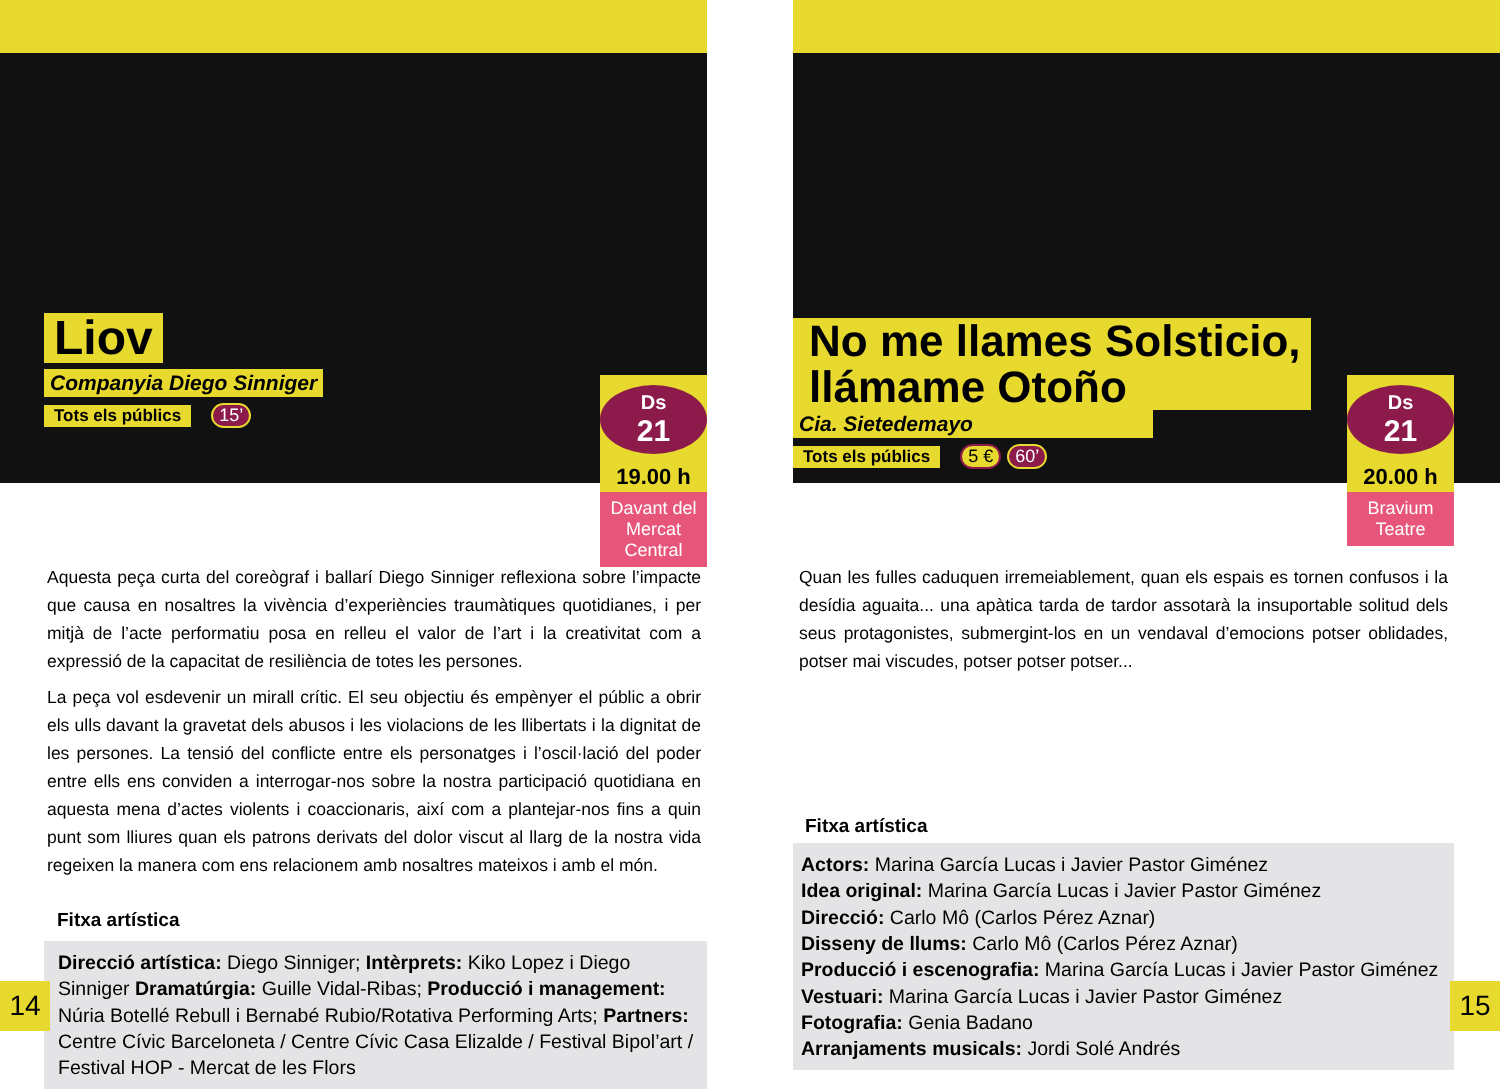Liov
Companyia Diego Sinniger
Tots els públics
15’
Ds
21
19.00 h
Davant del Mercat Central
Aquesta peça curta del coreògraf i ballarí Diego Sinniger reflexiona sobre l’impacte que causa en nosaltres la vivència d’experiències traumàtiques quotidianes, i per mitjà de l’acte performatiu posa en relleu el valor de l’art i la creativitat com a expressió de la capacitat de resiliència de totes les persones.
La peça vol esdevenir un mirall crític. El seu objectiu és empènyer el públic a obrir els ulls davant la gravetat dels abusos i les violacions de les llibertats i la dignitat de les persones. La tensió del conflicte entre els personatges i l’oscil·lació del poder entre ells ens convi­den a interrogar-nos sobre la nostra participació quotidiana en aquesta mena d’actes vio­lents i coaccionaris, així com a plantejar-nos fins a quin punt som lliures quan els patrons derivats del dolor viscut al llarg de la nostra vida regeixen la manera com ens relacionem amb nosaltres mateixos i amb el món.
Fitxa artística
Direcció artística: Diego Sinniger; Intèrprets: Kiko Lopez i Diego Sinniger Dramatúrgia: Guille Vidal-Ribas; Producció i management: Núria Botellé Rebull i Bernabé Rubio/Rotativa Performing Arts; Partners: Centre Cívic Barceloneta / Centre Cívic Casa Elizalde / Festival Bipol’art / Festival HOP - Mercat de les Flors
14
No me llames Solsticio,
llámame Otoño
Cia. Sietedemayo
Tots els públics
5 € 60’
Ds
21
20.00 h
Bravium Teatre
Quan les fulles caduquen irremeiablement, quan els espais es tornen confusos i la desídia aguaita... una apàtica tarda de tardor assotarà la insuportable solitud dels seus protagonistes, submergint-los en un vendaval d’emocions potser oblidades, potser mai viscudes, potser potser potser...
Fitxa artística
Actors: Marina García Lucas i Javier Pastor Giménez
Idea original: Marina García Lucas i Javier Pastor Giménez
Direcció: Carlo Mô (Carlos Pérez Aznar)
Disseny de llums: Carlo Mô (Carlos Pérez Aznar)
Producció i escenografia: Marina García Lucas i Javier Pastor Giménez
Vestuari: Marina García Lucas i Javier Pastor Giménez
Fotografia: Genia Badano
Arranjaments musicals: Jordi Solé Andrés
15